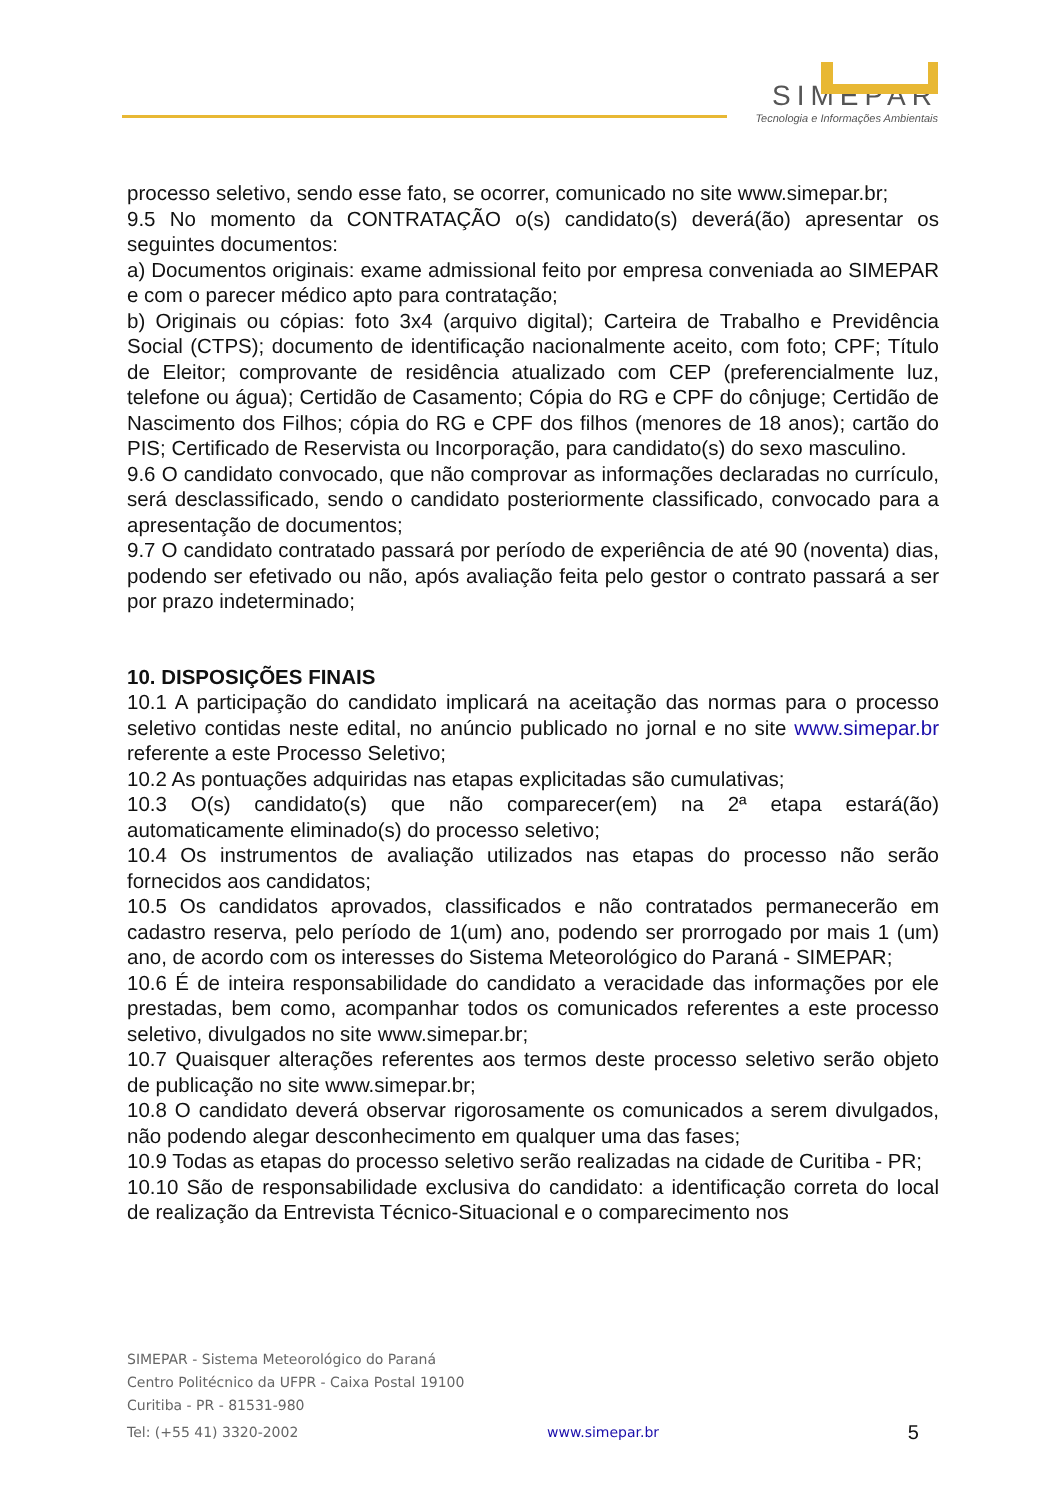SIMEPAR
Tecnologia e Informações Ambientais
processo seletivo, sendo esse fato, se ocorrer, comunicado no site www.simepar.br;
9.5 No momento da CONTRATAÇÃO o(s) candidato(s) deverá(ão) apresentar os seguintes documentos:
a) Documentos originais: exame admissional feito por empresa conveniada ao SIMEPAR e com o parecer médico apto para contratação;
b) Originais ou cópias: foto 3x4 (arquivo digital); Carteira de Trabalho e Previdência Social (CTPS); documento de identificação nacionalmente aceito, com foto; CPF; Título de Eleitor; comprovante de residência atualizado com CEP (preferencialmente luz, telefone ou água); Certidão de Casamento; Cópia do RG e CPF do cônjuge; Certidão de Nascimento dos Filhos; cópia do RG e CPF dos filhos (menores de 18 anos); cartão do PIS; Certificado de Reservista ou Incorporação, para candidato(s) do sexo masculino.
9.6 O candidato convocado, que não comprovar as informações declaradas no currículo, será desclassificado, sendo o candidato posteriormente classificado, convocado para a apresentação de documentos;
9.7 O candidato contratado passará por período de experiência de até 90 (noventa) dias, podendo ser efetivado ou não, após avaliação feita pelo gestor o contrato passará a ser por prazo indeterminado;
10. DISPOSIÇÕES FINAIS
10.1 A participação do candidato implicará na aceitação das normas para o processo seletivo contidas neste edital, no anúncio publicado no jornal e no site www.simepar.br referente a este Processo Seletivo;
10.2 As pontuações adquiridas nas etapas explicitadas são cumulativas;
10.3 O(s) candidato(s) que não comparecer(em) na 2ª etapa estará(ão) automaticamente eliminado(s) do processo seletivo;
10.4 Os instrumentos de avaliação utilizados nas etapas do processo não serão fornecidos aos candidatos;
10.5 Os candidatos aprovados, classificados e não contratados permanecerão em cadastro reserva, pelo período de 1(um) ano, podendo ser prorrogado por mais 1 (um) ano, de acordo com os interesses do Sistema Meteorológico do Paraná - SIMEPAR;
10.6 É de inteira responsabilidade do candidato a veracidade das informações por ele prestadas, bem como, acompanhar todos os comunicados referentes a este processo seletivo, divulgados no site www.simepar.br;
10.7 Quaisquer alterações referentes aos termos deste processo seletivo serão objeto de publicação no site www.simepar.br;
10.8 O candidato deverá observar rigorosamente os comunicados a serem divulgados, não podendo alegar desconhecimento em qualquer uma das fases;
10.9 Todas as etapas do processo seletivo serão realizadas na cidade de Curitiba - PR;
10.10 São de responsabilidade exclusiva do candidato: a identificação correta do local de realização da Entrevista Técnico-Situacional e o comparecimento nos
SIMEPAR - Sistema Meteorológico do Paraná
Centro Politécnico da UFPR - Caixa Postal 19100
Curitiba - PR - 81531-980
Tel: (+55 41) 3320-2002 www.simepar.br 5